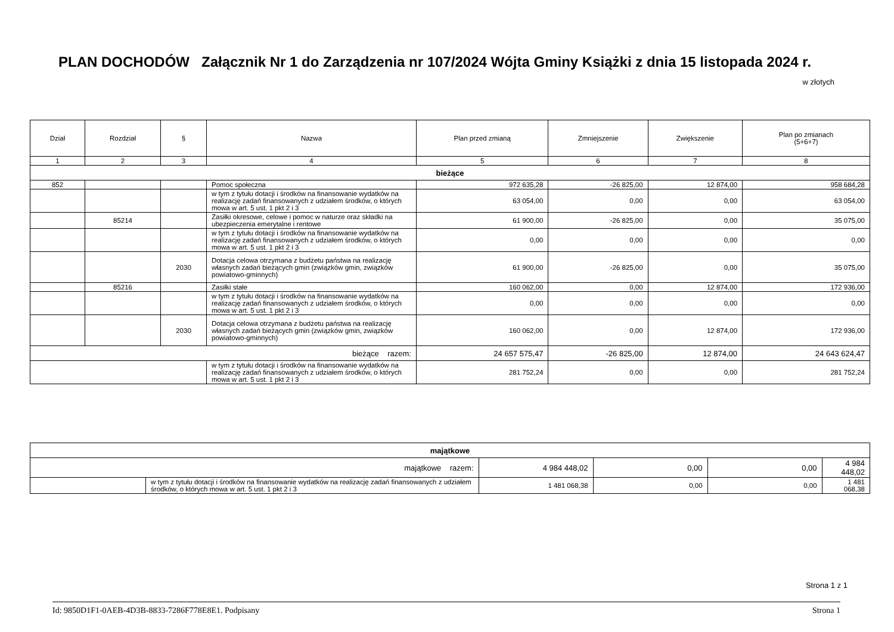PLAN DOCHODÓW Załącznik Nr 1 do Zarządzenia nr 107/2024 Wójta Gminy Książki z dnia 15 listopada 2024 r.
w złotych
| Dział | Rozdział | § | Nazwa | Plan przed zmianą | Zmniejszenie | Zwiększenie | Plan po zmianach (5+6+7) |
| --- | --- | --- | --- | --- | --- | --- | --- |
| 1 | 2 | 3 | 4 | 5 | 6 | 7 | 8 |
| bieżące | | | | | | | |
| 852 | | | Pomoc społeczna | 972 635,28 | -26 825,00 | 12 874,00 | 958 684,28 |
| | | | w tym z tytułu dotacji i środków na finansowanie wydatków na realizację zadań finansowanych z udziałem środków, o których mowa w art. 5 ust. 1 pkt 2 i 3 | 63 054,00 | 0,00 | 0,00 | 63 054,00 |
| | 85214 | | Zasiłki okresowe, celowe i pomoc w naturze oraz składki na ubezpieczenia emerytalne i rentowe | 61 900,00 | -26 825,00 | 0,00 | 35 075,00 |
| | | | w tym z tytułu dotacji i środków na finansowanie wydatków na realizację zadań finansowanych z udziałem środków, o których mowa w art. 5 ust. 1 pkt 2 i 3 | 0,00 | 0,00 | 0,00 | 0,00 |
| | | 2030 | Dotacja celowa otrzymana z budżetu państwa na realizację własnych zadań bieżących gmin (związków gmin, związków powiatowo-gminnych) | 61 900,00 | -26 825,00 | 0,00 | 35 075,00 |
| | 85216 | | Zasiłki stałe | 160 062,00 | 0,00 | 12 874,00 | 172 936,00 |
| | | | w tym z tytułu dotacji i środków na finansowanie wydatków na realizację zadań finansowanych z udziałem środków, o których mowa w art. 5 ust. 1 pkt 2 i 3 | 0,00 | 0,00 | 0,00 | 0,00 |
| | | 2030 | Dotacja celowa otrzymana z budżetu państwa na realizację własnych zadań bieżących gmin (związków gmin, związków powiatowo-gminnych) | 160 062,00 | 0,00 | 12 874,00 | 172 936,00 |
| bieżące razem: | | | | 24 657 575,47 | -26 825,00 | 12 874,00 | 24 643 624,47 |
| | | | w tym z tytułu dotacji i środków na finansowanie wydatków na realizację zadań finansowanych z udziałem środków, o których mowa w art. 5 ust. 1 pkt 2 i 3 | 281 752,24 | 0,00 | 0,00 | 281 752,24 |
| majątkowe | | | | | |
| majątkowe razem: | | 4 984 448,02 | 0,00 | 0,00 | 4 984 448,02 |
| | w tym z tytułu dotacji i środków na finansowanie wydatków na realizację zadań finansowanych z udziałem środków, o których mowa w art. 5 ust. 1 pkt 2 i 3 | 1 481 068,38 | 0,00 | 0,00 | 1 481 068,38 |
Strona 1 z 1
Id: 9850D1F1-0AEB-4D3B-8833-7286F778E8E1. Podpisany Strona 1